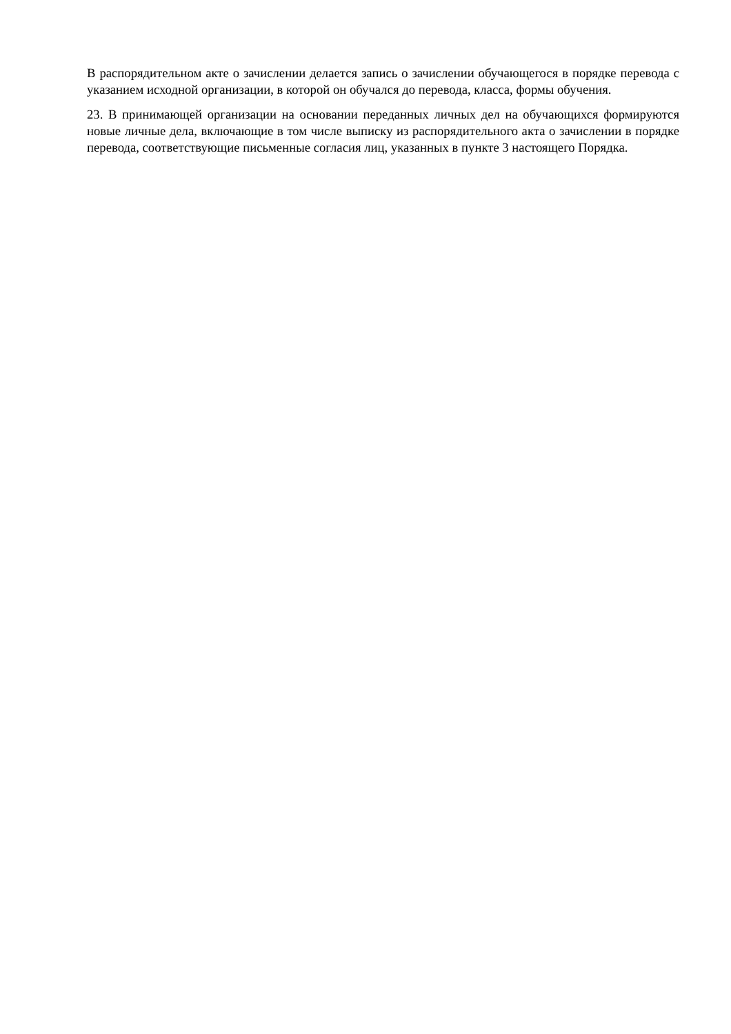В распорядительном акте о зачислении делается запись о зачислении обучающегося в порядке перевода с указанием исходной организации, в которой он обучался до перевода, класса, формы обучения.
23. В принимающей организации на основании переданных личных дел на обучающихся формируются новые личные дела, включающие в том числе выписку из распорядительного акта о зачислении в порядке перевода, соответствующие письменные согласия лиц, указанных в пункте 3 настоящего Порядка.